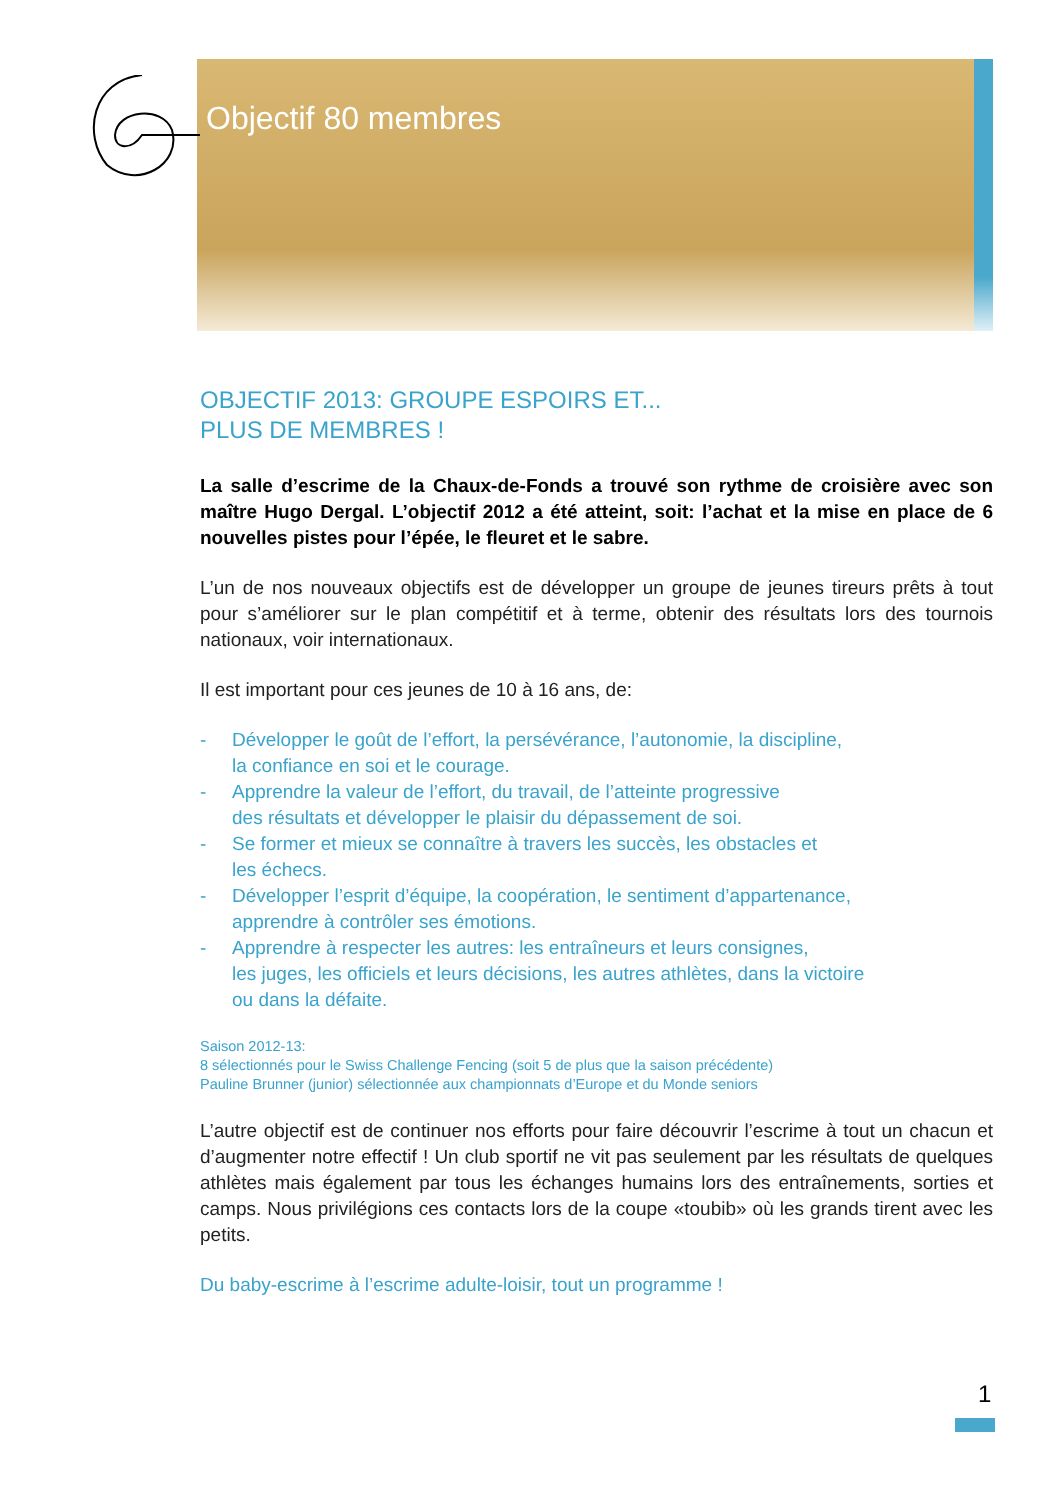Objectif 80 membres
OBJECTIF 2013: GROUPE ESPOIRS ET...
PLUS DE MEMBRES !
La salle d’escrime de la Chaux-de-Fonds a trouvé son rythme de croisière avec son maître Hugo Dergal. L’objectif 2012 a été atteint, soit: l’achat et la mise en place de 6 nouvelles pistes pour l’épée, le fleuret et le sabre.
L’un de nos nouveaux objectifs est de développer un groupe de jeunes tireurs prêts à tout pour s’améliorer sur le plan compétitif et à terme, obtenir des résultats lors des tournois nationaux, voir internationaux.
Il est important pour ces jeunes de 10 à 16 ans, de:
- Développer le goût de l’effort, la persévérance, l’autonomie, la discipline,
la confiance en soi et le courage.
- Apprendre la valeur de l’effort, du travail, de l’atteinte progressive
des résultats et développer le plaisir du dépassement de soi.
- Se former et mieux se connaître à travers les succès, les obstacles et
les échecs.
- Développer l’esprit d’équipe, la coopération, le sentiment d’appartenance,
apprendre à contrôler ses émotions.
- Apprendre à respecter les autres: les entraîneurs et leurs consignes,
les juges, les officiels et leurs décisions, les autres athlètes, dans la victoire
ou dans la défaite.
Saison 2012-13:
8 sélectionnés pour le Swiss Challenge Fencing (soit 5 de plus que la saison précédente)
Pauline Brunner (junior) sélectionnée aux championnats d’Europe et du Monde seniors
L’autre objectif est de continuer nos efforts pour faire découvrir l’escrime à tout un chacun et d’augmenter notre effectif ! Un club sportif ne vit pas seulement par les résultats de quelques athlètes mais également par tous les échanges humains lors des entraînements, sorties et camps. Nous privilégions ces contacts lors de la coupe «toubib» où les grands tirent avec les petits.
Du baby-escrime à l’escrime adulte-loisir, tout un programme !
1